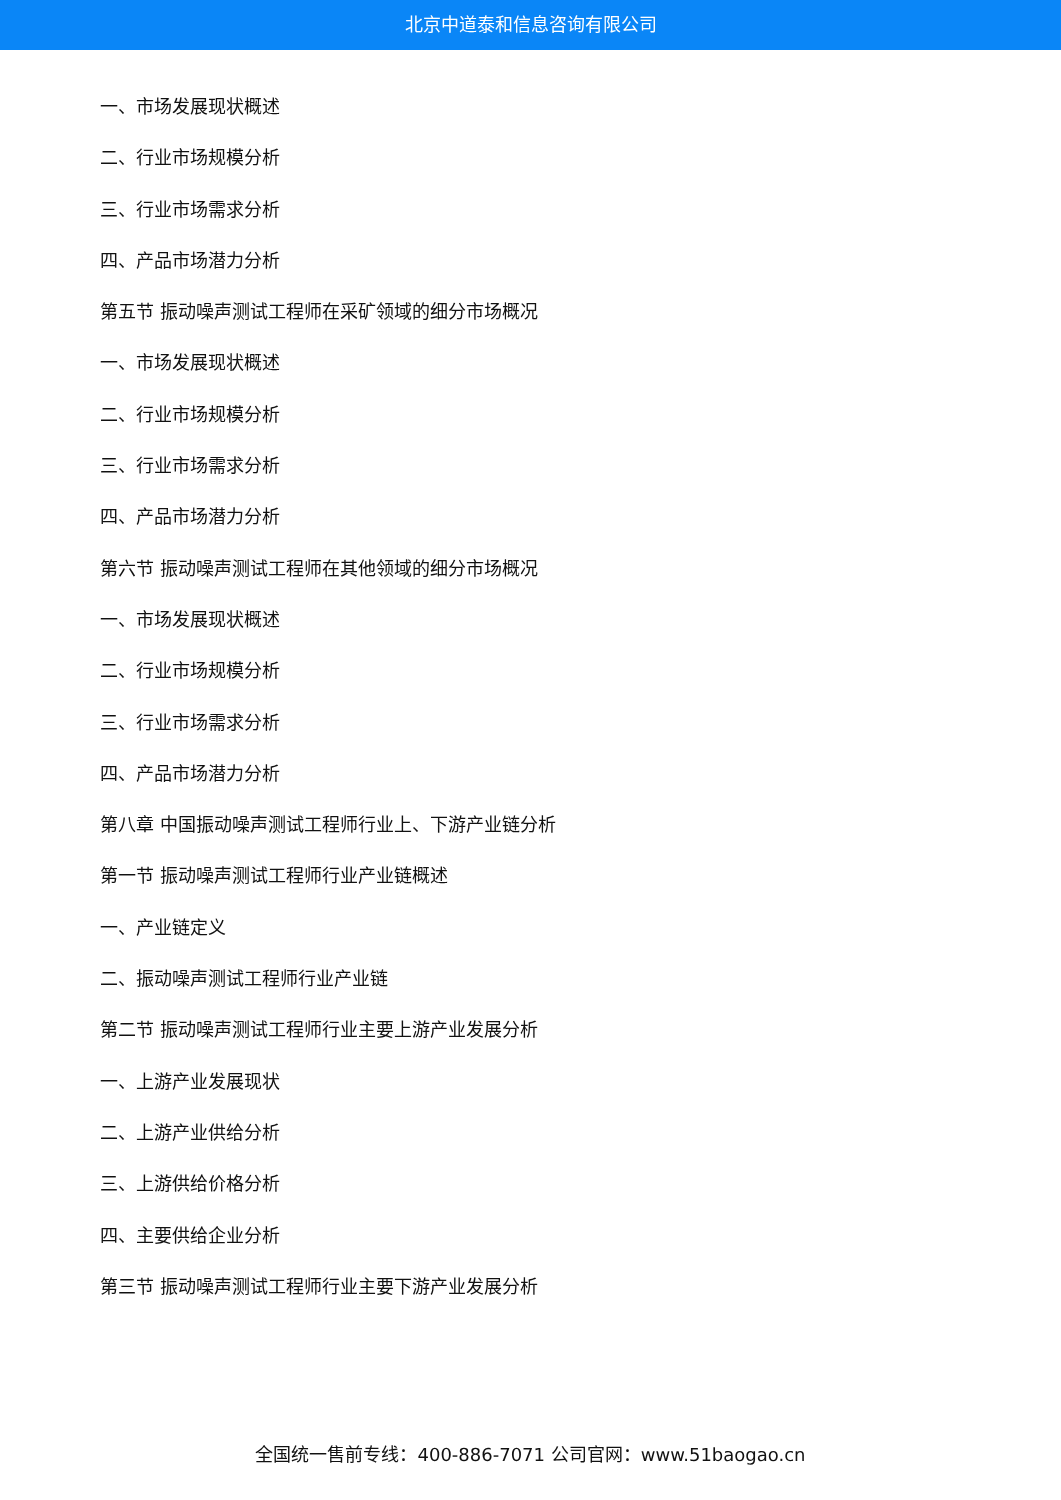北京中道泰和信息咨询有限公司
一、市场发展现状概述
二、行业市场规模分析
三、行业市场需求分析
四、产品市场潜力分析
第五节 振动噪声测试工程师在采矿领域的细分市场概况
一、市场发展现状概述
二、行业市场规模分析
三、行业市场需求分析
四、产品市场潜力分析
第六节 振动噪声测试工程师在其他领域的细分市场概况
一、市场发展现状概述
二、行业市场规模分析
三、行业市场需求分析
四、产品市场潜力分析
第八章 中国振动噪声测试工程师行业上、下游产业链分析
第一节 振动噪声测试工程师行业产业链概述
一、产业链定义
二、振动噪声测试工程师行业产业链
第二节 振动噪声测试工程师行业主要上游产业发展分析
一、上游产业发展现状
二、上游产业供给分析
三、上游供给价格分析
四、主要供给企业分析
第三节 振动噪声测试工程师行业主要下游产业发展分析
全国统一售前专线：400-886-7071 公司官网：www.51baogao.cn